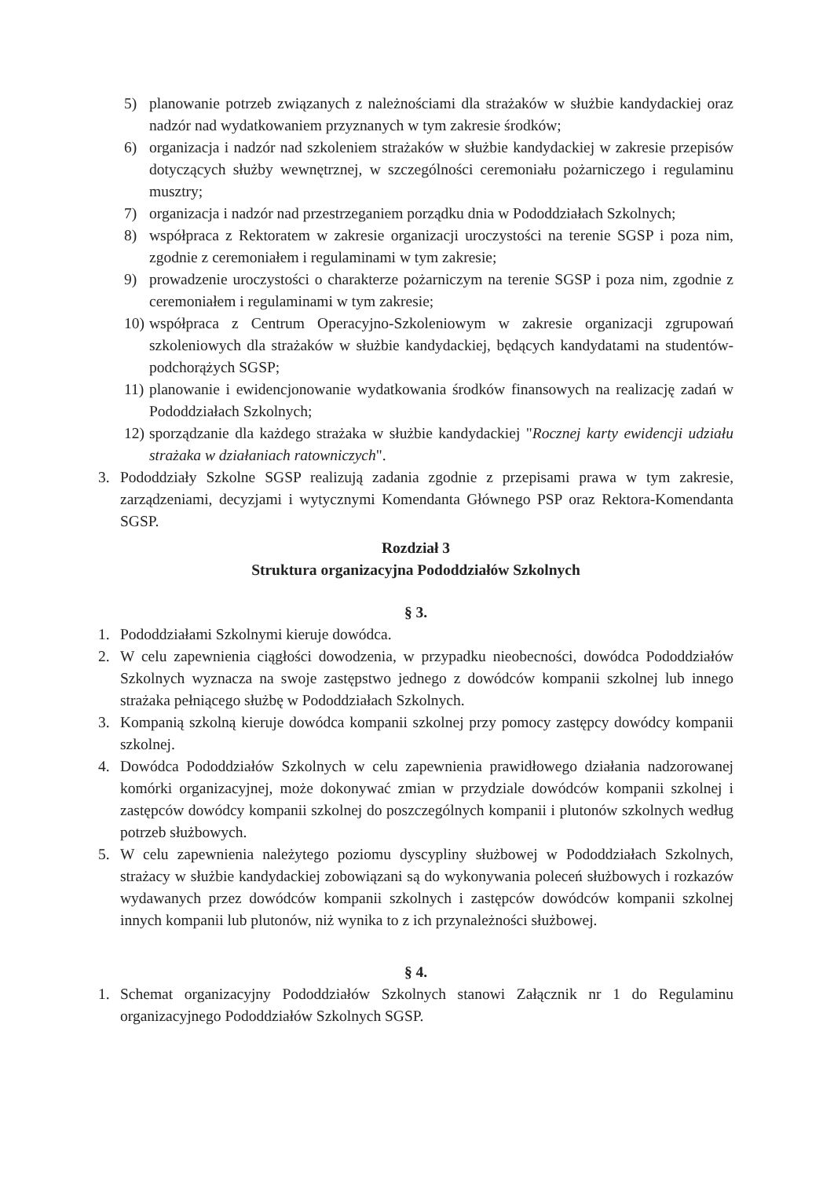5) planowanie potrzeb związanych z należnościami dla strażaków w służbie kandydackiej oraz nadzór nad wydatkowaniem przyznanych w tym zakresie środków;
6) organizacja i nadzór nad szkoleniem strażaków w służbie kandydackiej w zakresie przepisów dotyczących służby wewnętrznej, w szczególności ceremoniału pożarniczego i regulaminu musztry;
7) organizacja i nadzór nad przestrzeganiem porządku dnia w Pododdziałach Szkolnych;
8) współpraca z Rektoratem w zakresie organizacji uroczystości na terenie SGSP i poza nim, zgodnie z ceremoniałem i regulaminami w tym zakresie;
9) prowadzenie uroczystości o charakterze pożarniczym na terenie SGSP i poza nim, zgodnie z ceremoniałem i regulaminami w tym zakresie;
10) współpraca z Centrum Operacyjno-Szkoleniowym w zakresie organizacji zgrupowań szkoleniowych dla strażaków w służbie kandydackiej, będących kandydatami na studentów-podchorążych SGSP;
11) planowanie i ewidencjonowanie wydatkowania środków finansowych na realizację zadań w Pododdziałach Szkolnych;
12) sporządzanie dla każdego strażaka w służbie kandydackiej "Rocznej karty ewidencji udziału strażaka w działaniach ratowniczych".
3. Pododdziały Szkolne SGSP realizują zadania zgodnie z przepisami prawa w tym zakresie, zarządzeniami, decyzjami i wytycznymi Komendanta Głównego PSP oraz Rektora-Komendanta SGSP.
Rozdział 3
Struktura organizacyjna Pododdziałów Szkolnych
§ 3.
1. Pododdziałami Szkolnymi kieruje dowódca.
2. W celu zapewnienia ciągłości dowodzenia, w przypadku nieobecności, dowódca Pododdziałów Szkolnych wyznacza na swoje zastępstwo jednego z dowódców kompanii szkolnej lub innego strażaka pełniącego służbę w Pododdziałach Szkolnych.
3. Kompanią szkolną kieruje dowódca kompanii szkolnej przy pomocy zastępcy dowódcy kompanii szkolnej.
4. Dowódca Pododdziałów Szkolnych w celu zapewnienia prawidłowego działania nadzorowanej komórki organizacyjnej, może dokonywać zmian w przydziale dowódców kompanii szkolnej i zastępców dowódcy kompanii szkolnej do poszczególnych kompanii i plutonów szkolnych według potrzeb służbowych.
5. W celu zapewnienia należytego poziomu dyscypliny służbowej w Pododdziałach Szkolnych, strażacy w służbie kandydackiej zobowiązani są do wykonywania poleceń służbowych i rozkazów wydawanych przez dowódców kompanii szkolnych i zastępców dowódców kompanii szkolnej innych kompanii lub plutonów, niż wynika to z ich przynależności służbowej.
§ 4.
1. Schemat organizacyjny Pododdziałów Szkolnych stanowi Załącznik nr 1 do Regulaminu organizacyjnego Pododdziałów Szkolnych SGSP.